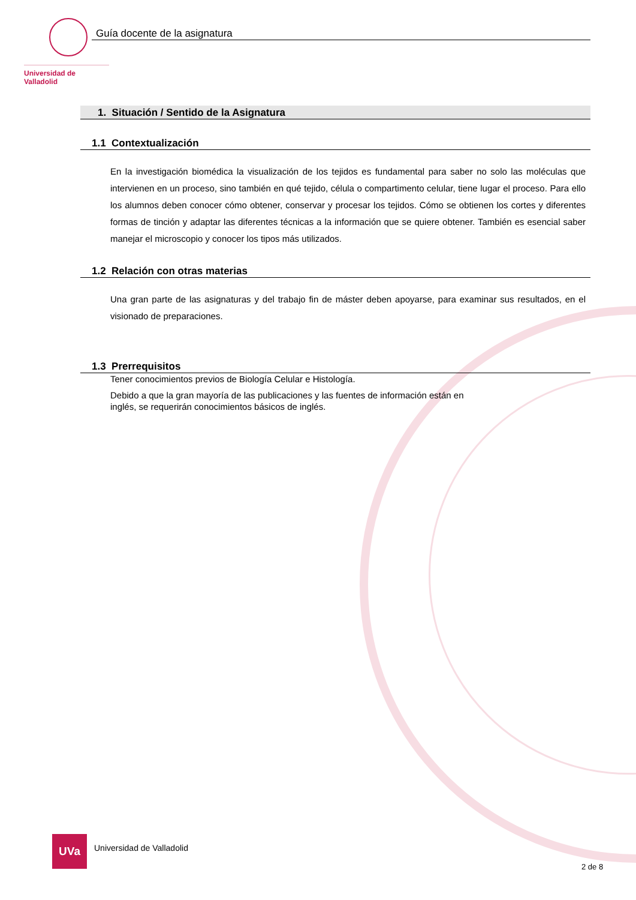Universidad de Valladolid
Guía docente de la asignatura
1. Situación / Sentido de la Asignatura
1.1 Contextualización
En la investigación biomédica la visualización de los tejidos es fundamental para saber no solo las moléculas que intervienen en un proceso, sino también en qué tejido, célula o compartimento celular, tiene lugar el proceso. Para ello los alumnos deben conocer cómo obtener, conservar y procesar los tejidos. Cómo se obtienen los cortes y diferentes formas de tinción y adaptar las diferentes técnicas a la información que se quiere obtener. También es esencial saber manejar el microscopio y conocer los tipos más utilizados.
1.2 Relación con otras materias
Una gran parte de las asignaturas y del trabajo fin de máster deben apoyarse, para examinar sus resultados, en el visionado de preparaciones.
1.3 Prerrequisitos
Tener conocimientos previos de Biología Celular e Histología.
Debido a que la gran mayoría de las publicaciones y las fuentes de información están en inglés, se requerirán conocimientos básicos de inglés.
UVa
Universidad de Valladolid
2 de 8